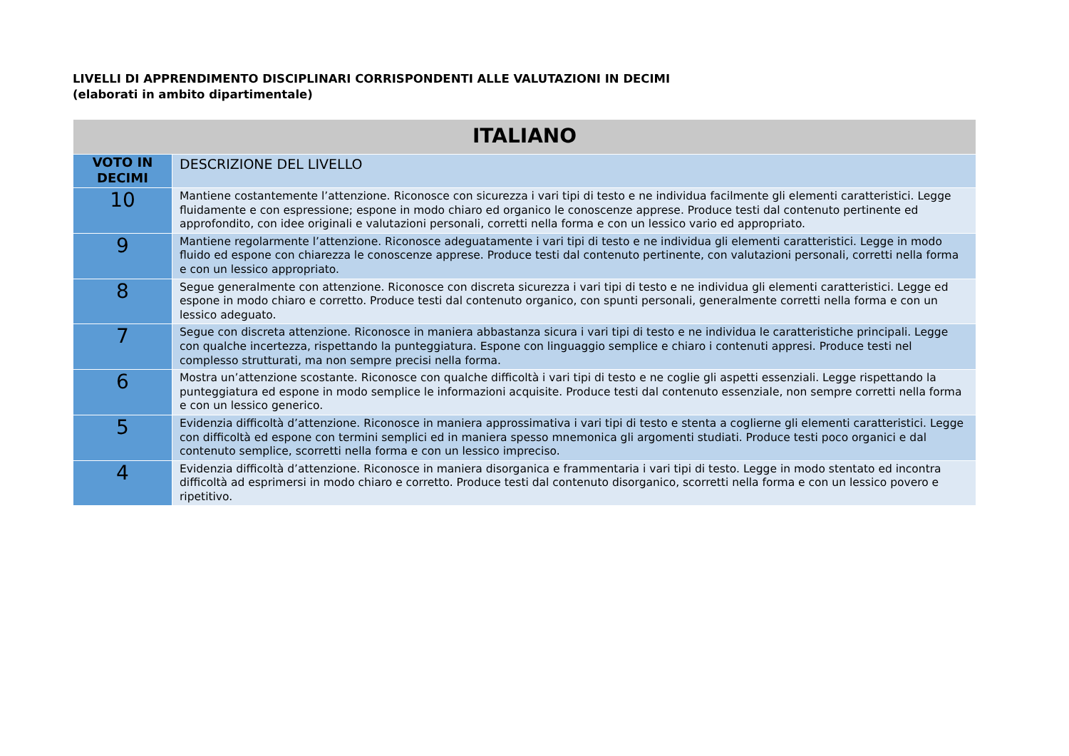LIVELLI DI APPRENDIMENTO DISCIPLINARI CORRISPONDENTI ALLE VALUTAZIONI IN DECIMI
(elaborati in ambito dipartimentale)
| ITALIANO | |
| --- | --- |
| VOTO IN DECIMI | DESCRIZIONE DEL LIVELLO |
| 10 | Mantiene costantemente l’attenzione. Riconosce con sicurezza i vari tipi di testo e ne individua facilmente gli elementi caratteristici. Legge fluidamente e con espressione; espone in modo chiaro ed organico le conoscenze apprese. Produce testi dal contenuto pertinente ed approfondito, con idee originali e valutazioni personali, corretti nella forma e con un lessico vario ed appropriato. |
| 9 | Mantiene regolarmente l’attenzione. Riconosce adeguatamente i vari tipi di testo e ne individua gli elementi caratteristici. Legge in modo fluido ed espone con chiarezza le conoscenze apprese. Produce testi dal contenuto pertinente, con valutazioni personali, corretti nella forma e con un lessico appropriato. |
| 8 | Segue generalmente con attenzione. Riconosce con discreta sicurezza i vari tipi di testo e ne individua gli elementi caratteristici. Legge ed espone in modo chiaro e corretto. Produce testi dal contenuto organico, con spunti personali, generalmente corretti nella forma e con un lessico adeguato. |
| 7 | Segue con discreta attenzione. Riconosce in maniera abbastanza sicura i vari tipi di testo e ne individua le caratteristiche principali. Legge con qualche incertezza, rispettando la punteggiatura. Espone con linguaggio semplice e chiaro i contenuti appresi. Produce testi nel complesso strutturati, ma non sempre precisi nella forma. |
| 6 | Mostra un’attenzione scostante. Riconosce con qualche difficoltà i vari tipi di testo e ne coglie gli aspetti essenziali. Legge rispettando la punteggiatura ed espone in modo semplice le informazioni acquisite. Produce testi dal contenuto essenziale, non sempre corretti nella forma e con un lessico generico. |
| 5 | Evidenzia difficoltà d’attenzione. Riconosce in maniera approssimativa i vari tipi di testo e stenta a coglierne gli elementi caratteristici. Legge con difficoltà ed espone con termini semplici ed in maniera spesso mnemonica gli argomenti studiati. Produce testi poco organici e dal contenuto semplice, scorretti nella forma e con un lessico impreciso. |
| 4 | Evidenzia difficoltà d’attenzione. Riconosce in maniera disorganica e frammentaria i vari tipi di testo. Legge in modo stentato ed incontra difficoltà ad esprimersi in modo chiaro e corretto. Produce testi dal contenuto disorganico, scorretti nella forma e con un lessico povero e ripetitivo. |